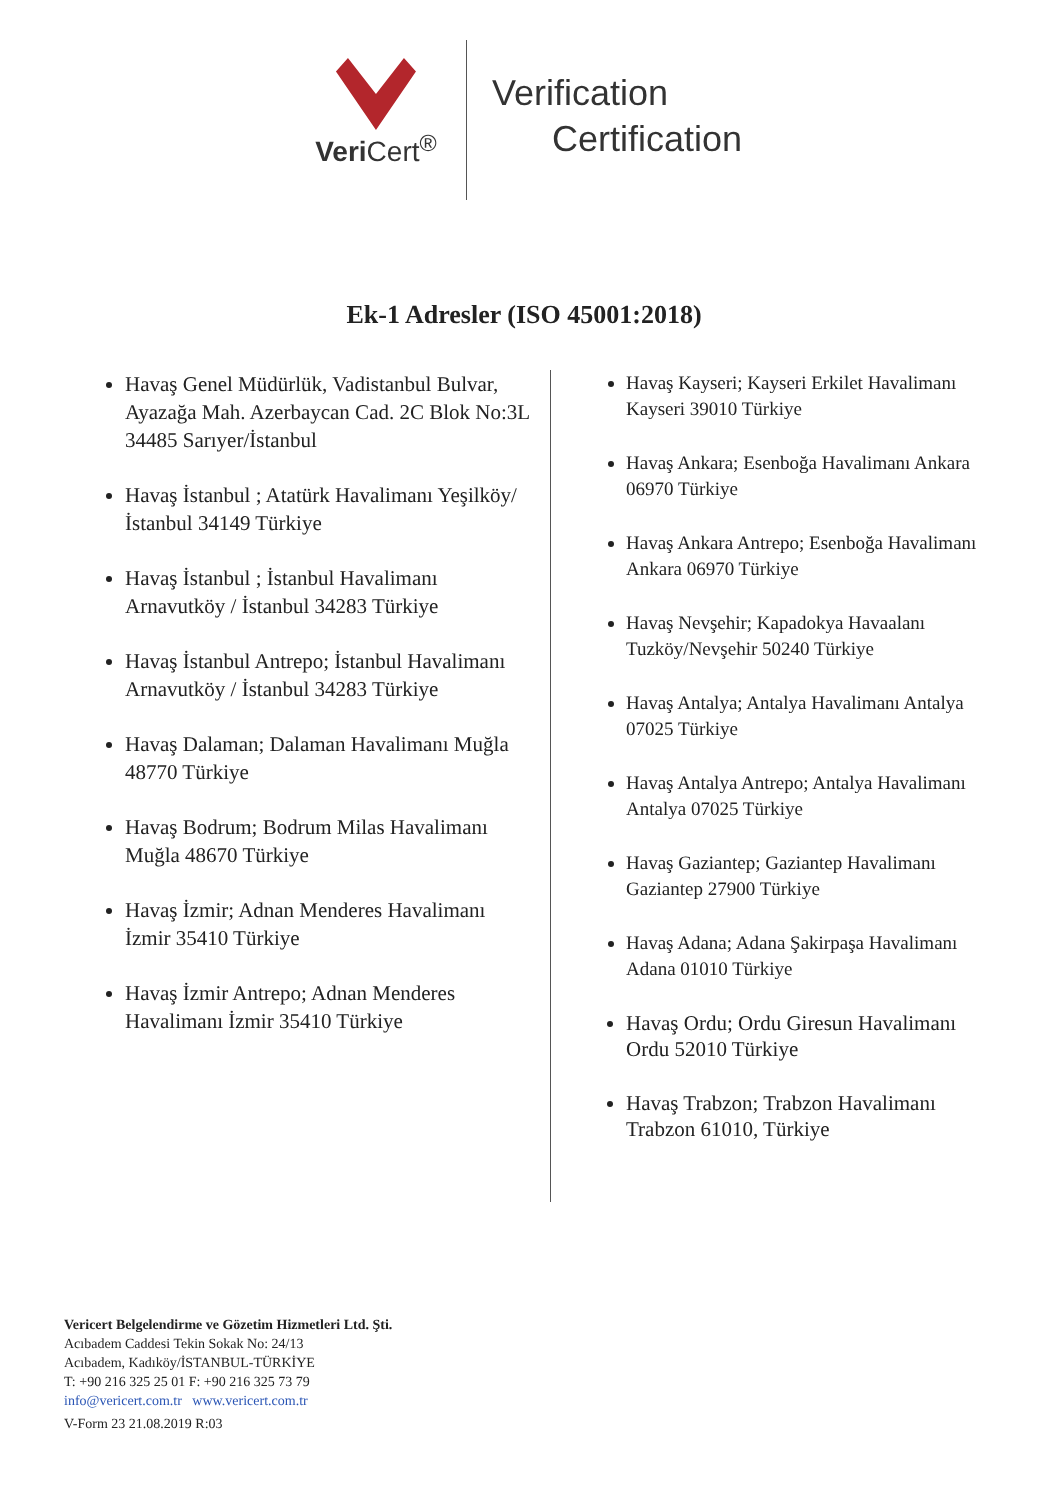Veri Cert<sup>®</sup>
Verification
Certification
Ek-1 Adresler (ISO 45001:2018)
Havaş Genel Müdürlük, Vadistanbul Bulvar, Ayazağa Mah. Azerbaycan Cad. 2C Blok No:3L 34485 Sarıyer/İstanbul
Havaş İstanbul ; Atatürk Havalimanı Yeşilköy/ İstanbul 34149 Türkiye
Havaş İstanbul ; İstanbul Havalimanı Arnavutköy / İstanbul 34283 Türkiye
Havaş İstanbul Antrepo; İstanbul Havalimanı Arnavutköy / İstanbul 34283 Türkiye
Havaş Dalaman; Dalaman Havalimanı Muğla 48770 Türkiye
Havaş Bodrum; Bodrum Milas Havalimanı Muğla 48670 Türkiye
Havaş İzmir; Adnan Menderes Havalimanı İzmir 35410 Türkiye
Havaş İzmir Antrepo; Adnan Menderes Havalimanı İzmir 35410 Türkiye
Havaş Kayseri; Kayseri Erkilet Havalimanı Kayseri 39010 Türkiye
Havaş Ankara; Esenboğa Havalimanı Ankara 06970 Türkiye
Havaş Ankara Antrepo; Esenboğa Havalimanı Ankara 06970 Türkiye
Havaş Nevşehir; Kapadokya Havaalanı Tuzköy/Nevşehir 50240 Türkiye
Havaş Antalya; Antalya Havalimanı Antalya 07025 Türkiye
Havaş Antalya Antrepo; Antalya Havalimanı Antalya 07025 Türkiye
Havaş Gaziantep; Gaziantep Havalimanı Gaziantep 27900 Türkiye
Havaş Adana; Adana Şakirpaşa Havalimanı Adana 01010 Türkiye
Havaş Ordu; Ordu Giresun Havalimanı Ordu 52010 Türkiye
Havaş Trabzon; Trabzon Havalimanı Trabzon 61010, Türkiye
Vericert Belgelendirme ve Gözetim Hizmetleri Ltd. Şti.
Acıbadem Caddesi Tekin Sokak No: 24/13
Acıbadem, Kadıköy/İSTANBUL-TÜRKİYE
T: +90 216 325 25 01 F: +90 216 325 73 79
info@vericert.com.tr www.vericert.com.tr
V-Form 23 21.08.2019 R:03